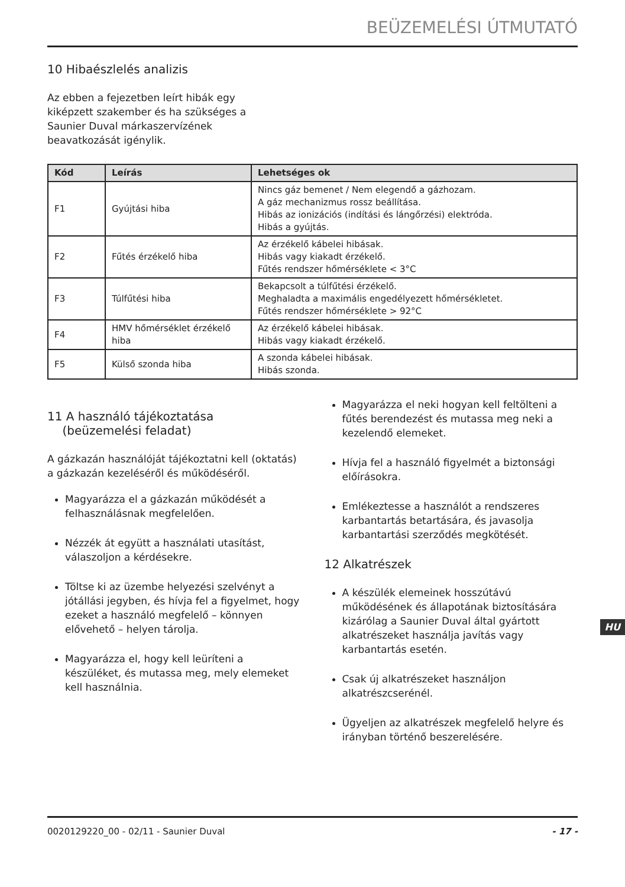BEÜZEMELÉSI ÚTMUTATÓ
10 Hibaészlelés analizis
Az ebben a fejezetben leírt hibák egy kiképzett szakember és ha szükséges a Saunier Duval márkaszervízének beavatkozását igénylik.
| Kód | Leírás | Lehetséges ok |
| --- | --- | --- |
| F1 | Gyújtási hiba | Nincs gáz bemenet / Nem elegendő a gázhozam. A gáz mechanizmus rossz beállítása. Hibás az ionizációs (indítási és lángőrzési) elektróda. Hibás a gyújtás. |
| F2 | Fűtés érzékelő hiba | Az érzékelő kábelei hibásak. Hibás vagy kiakadt érzékelő. Fűtés rendszer hőmérséklete < 3°C |
| F3 | Túlfűtési hiba | Bekapcsolt a túlfűtési érzékelő. Meghaladta a maximális engedélyezett hőmérsékletet. Fűtés rendszer hőmérséklete > 92°C |
| F4 | HMV hőmérséklet érzékelő hiba | Az érzékelő kábelei hibásak. Hibás vagy kiakadt érzékelő. |
| F5 | Külső szonda hiba | A szonda kábelei hibásak. Hibás szonda. |
11 A használó tájékoztatása
(beüzemelési feladat)
A gázkazán használóját tájékoztatni kell (oktatás) a gázkazán kezeléséről és működéséről.
Magyarázza el a gázkazán működését a felhasználásnak megfelelően.
Nézzék át együtt a használati utasítást, válaszoljon a kérdésekre.
Töltse ki az üzembe helyezési szelvényt a jótállási jegyben, és hívja fel a figyelmet, hogy ezeket a használó megfelelő – könnyen elővehető – helyen tárolja.
Magyarázza el, hogy kell leüríteni a készüléket, és mutassa meg, mely elemeket kell használnia.
Magyarázza el neki hogyan kell feltölteni a fűtés berendezést és mutassa meg neki a kezelendő elemeket.
Hívja fel a használó figyelmét a biztonsági előírásokra.
Emlékeztesse a használót a rendszeres karbantartás betartására, és javasolja karbantartási szerződés megkötését.
12 Alkatrészek
A készülék elemeinek hosszútávú működésének és állapotának biztosítására kizárólag a Saunier Duval által gyártott alkatrészeket használja javítás vagy karbantartás esetén.
Csak új alkatrészeket használjon alkatrészcserénél.
Ügyeljen az alkatrészek megfelelő helyre és irányban történő beszerelésére.
HU
0020129220_00 - 02/11 - Saunier Duval - 17 -